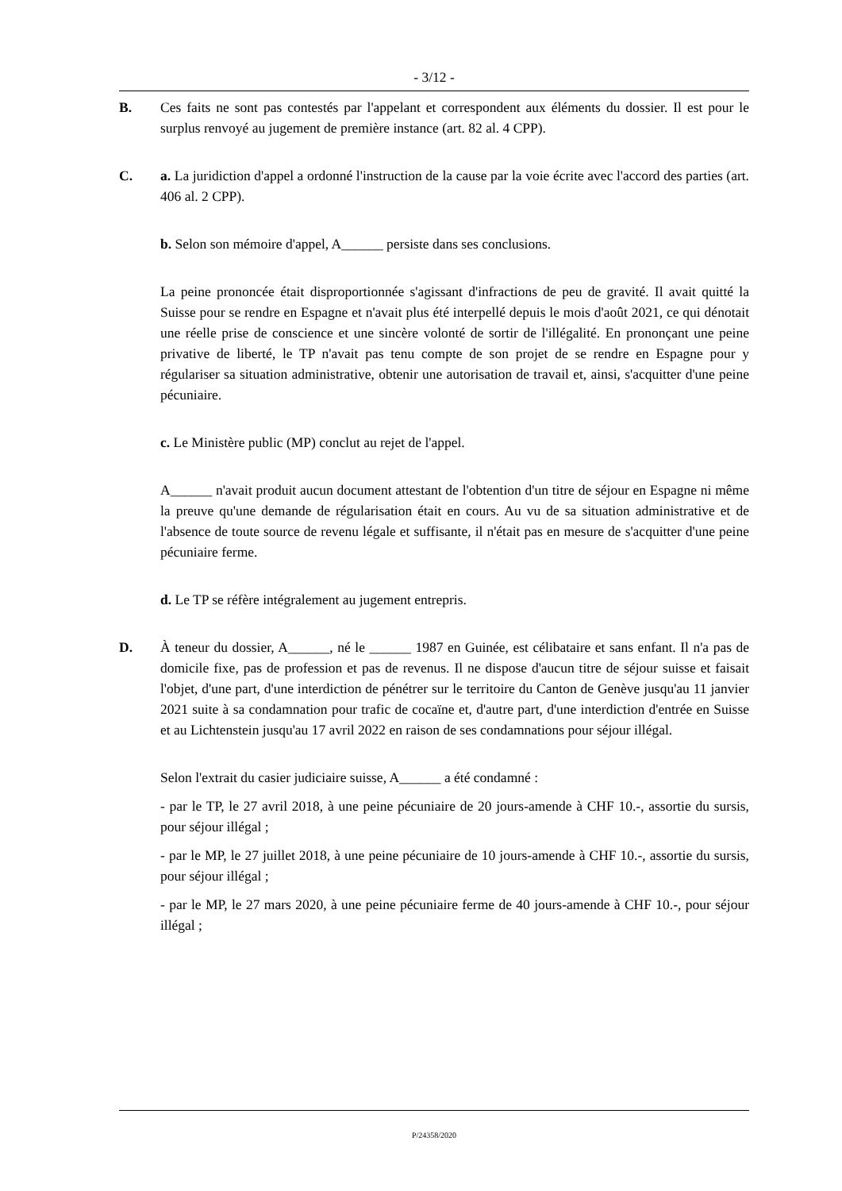- 3/12 -
B. Ces faits ne sont pas contestés par l'appelant et correspondent aux éléments du dossier. Il est pour le surplus renvoyé au jugement de première instance (art. 82 al. 4 CPP).
C. a. La juridiction d'appel a ordonné l'instruction de la cause par la voie écrite avec l'accord des parties (art. 406 al. 2 CPP).
b. Selon son mémoire d'appel, A______ persiste dans ses conclusions.
La peine prononcée était disproportionnée s'agissant d'infractions de peu de gravité. Il avait quitté la Suisse pour se rendre en Espagne et n'avait plus été interpellé depuis le mois d'août 2021, ce qui dénotait une réelle prise de conscience et une sincère volonté de sortir de l'illégalité. En prononçant une peine privative de liberté, le TP n'avait pas tenu compte de son projet de se rendre en Espagne pour y régulariser sa situation administrative, obtenir une autorisation de travail et, ainsi, s'acquitter d'une peine pécuniaire.
c. Le Ministère public (MP) conclut au rejet de l'appel.
A______ n'avait produit aucun document attestant de l'obtention d'un titre de séjour en Espagne ni même la preuve qu'une demande de régularisation était en cours. Au vu de sa situation administrative et de l'absence de toute source de revenu légale et suffisante, il n'était pas en mesure de s'acquitter d'une peine pécuniaire ferme.
d. Le TP se réfère intégralement au jugement entrepris.
D. À teneur du dossier, A______, né le ______ 1987 en Guinée, est célibataire et sans enfant. Il n'a pas de domicile fixe, pas de profession et pas de revenus. Il ne dispose d'aucun titre de séjour suisse et faisait l'objet, d'une part, d'une interdiction de pénétrer sur le territoire du Canton de Genève jusqu'au 11 janvier 2021 suite à sa condamnation pour trafic de cocaïne et, d'autre part, d'une interdiction d'entrée en Suisse et au Lichtenstein jusqu'au 17 avril 2022 en raison de ses condamnations pour séjour illégal.
Selon l'extrait du casier judiciaire suisse, A______ a été condamné :
- par le TP, le 27 avril 2018, à une peine pécuniaire de 20 jours-amende à CHF 10.-, assortie du sursis, pour séjour illégal ;
- par le MP, le 27 juillet 2018, à une peine pécuniaire de 10 jours-amende à CHF 10.-, assortie du sursis, pour séjour illégal ;
- par le MP, le 27 mars 2020, à une peine pécuniaire ferme de 40 jours-amende à CHF 10.-, pour séjour illégal ;
P/24358/2020